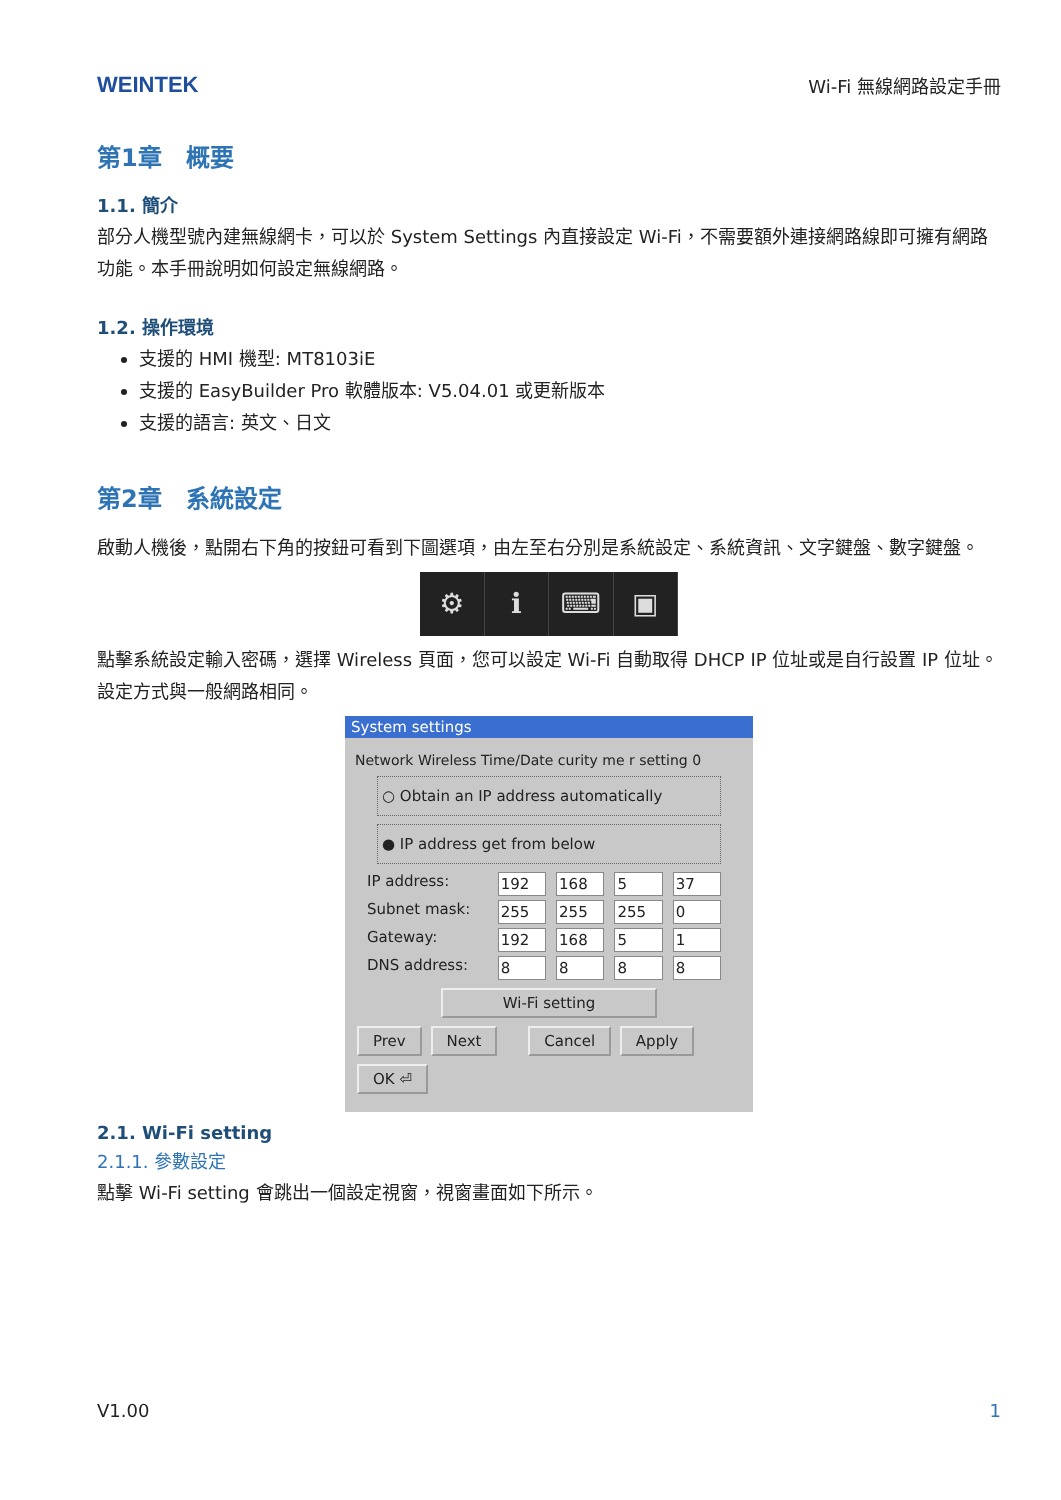WEINTEK
Wi-Fi 無線網路設定手冊
第1章　概要
1.1. 簡介
部分人機型號內建無線網卡，可以於 System Settings 內直接設定 Wi-Fi，不需要額外連接網路線即可擁有網路功能。本手冊說明如何設定無線網路。
1.2. 操作環境
支援的 HMI 機型: MT8103iE
支援的 EasyBuilder Pro 軟體版本: V5.04.01 或更新版本
支援的語言: 英文、日文
第2章　系統設定
啟動人機後，點開右下角的按鈕可看到下圖選項，由左至右分別是系統設定、系統資訊、文字鍵盤、數字鍵盤。
⚙ ℹ ⌨ ▣
點擊系統設定輸入密碼，選擇 Wireless 頁面，您可以設定 Wi-Fi 自動取得 DHCP IP 位址或是自行設置 IP 位址。設定方式與一般網路相同。
System settings
Network Wireless Time/Date curity me r setting 0
○ Obtain an IP address automatically
● IP address get from below
IP address: 192 168 5 37
Subnet mask: 255 255 255 0
Gateway: 192 168 51
DNS address: 8888
Wi-Fi setting
Prev Next Cancel Apply OK ⏎
2.1. Wi-Fi setting
2.1.1. 參數設定
點擊 Wi-Fi setting 會跳出一個設定視窗，視窗畫面如下所示。
V1.00 1